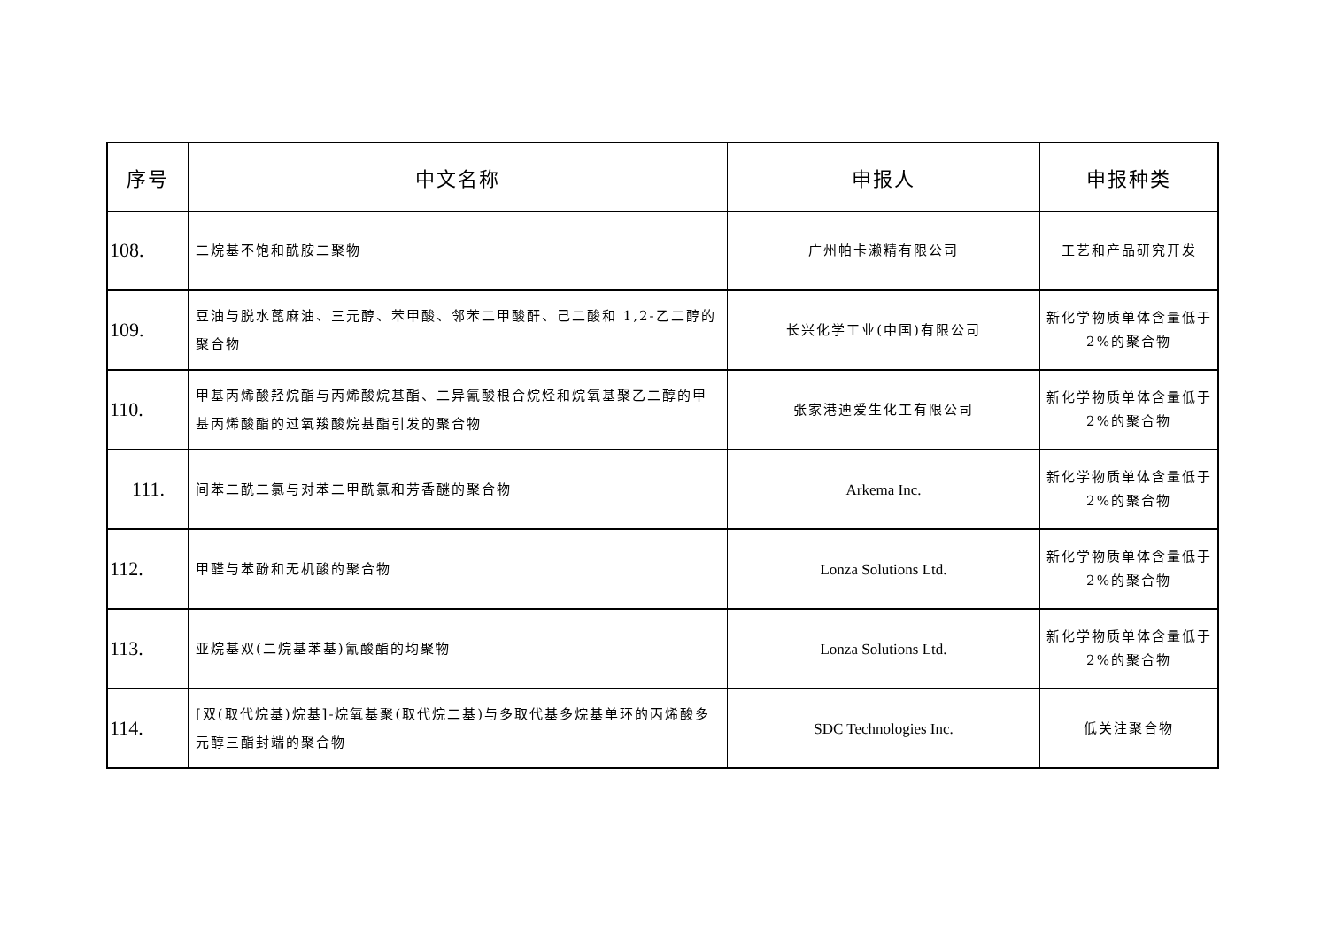| 序号 | 中文名称 | 申报人 | 申报种类 |
| --- | --- | --- | --- |
| 108. | 二烷基不饱和酰胺二聚物 | 广州帕卡濑精有限公司 | 工艺和产品研究开发 |
| 109. | 豆油与脱水蓖麻油、三元醇、苯甲酸、邻苯二甲酸酐、己二酸和 1,2-乙二醇的聚合物 | 长兴化学工业(中国)有限公司 | 新化学物质单体含量低于 2%的聚合物 |
| 110. | 甲基丙烯酸羟烷酯与丙烯酸烷基酯、二异氰酸根合烷烃和烷氧基聚乙二醇的甲基丙烯酸酯的过氧羧酸烷基酯引发的聚合物 | 张家港迪爱生化工有限公司 | 新化学物质单体含量低于 2%的聚合物 |
| 111. | 间苯二酰二氯与对苯二甲酰氯和芳香醚的聚合物 | Arkema Inc. | 新化学物质单体含量低于 2%的聚合物 |
| 112. | 甲醛与苯酚和无机酸的聚合物 | Lonza Solutions Ltd. | 新化学物质单体含量低于 2%的聚合物 |
| 113. | 亚烷基双(二烷基苯基)氰酸酯的均聚物 | Lonza Solutions Ltd. | 新化学物质单体含量低于 2%的聚合物 |
| 114. | [双(取代烷基)烷基]-烷氧基聚(取代烷二基)与多取代基多烷基单环的丙烯酸多元醇三酯封端的聚合物 | SDC Technologies Inc. | 低关注聚合物 |